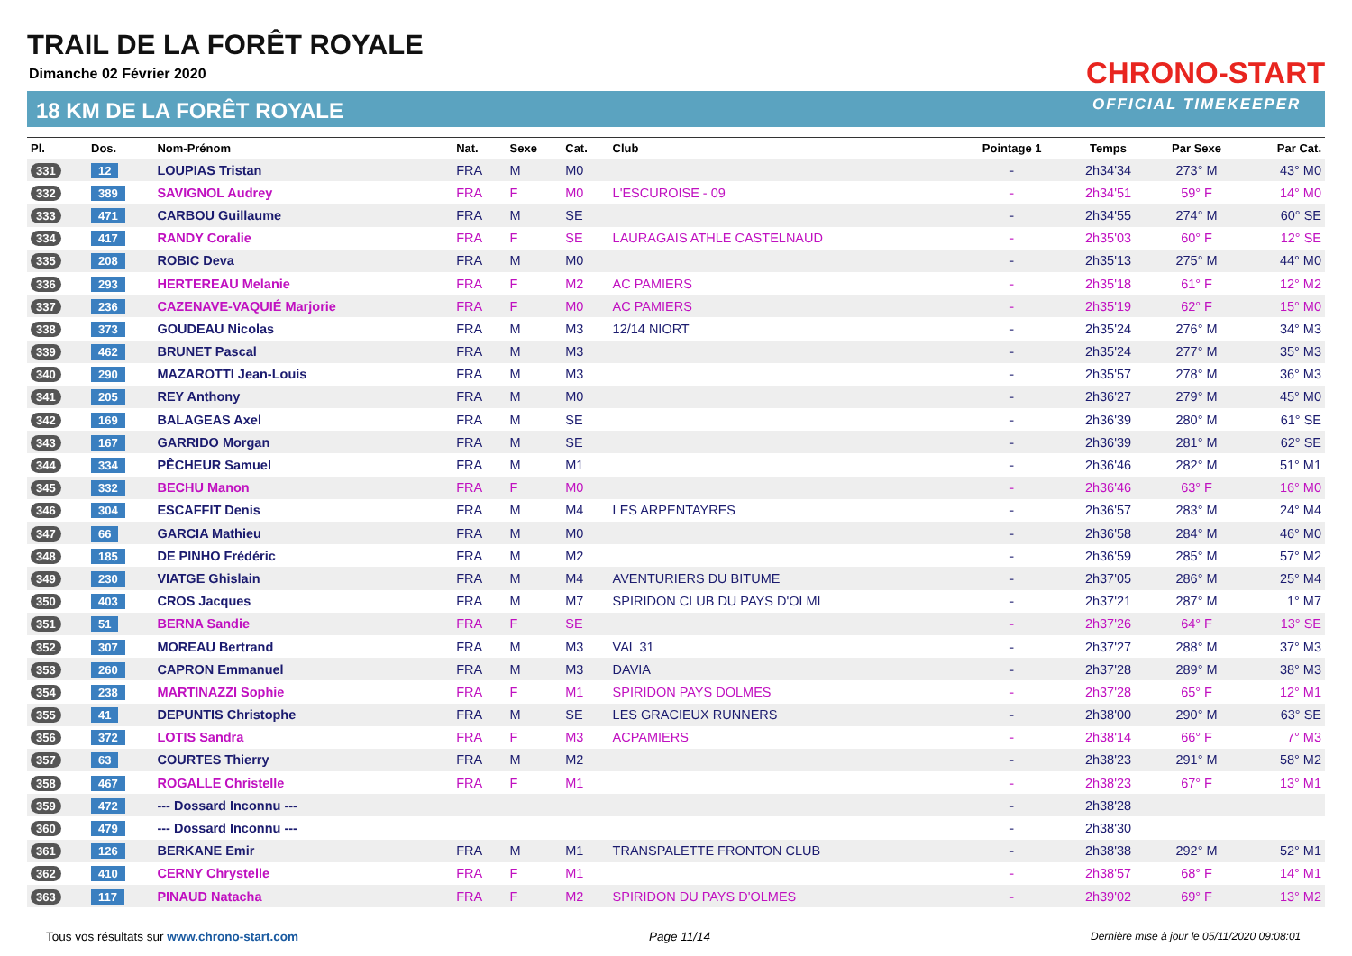TRAIL DE LA FORÊT ROYALE
Dimanche 02 Février 2020
18 KM DE LA FORÊT ROYALE
CHRONO-START
OFFICIAL TIMEKEEPER
| Pl. | Dos. | Nom-Prénom | Nat. | Sexe | Cat. | Club | Pointage 1 | Temps | Par Sexe | Par Cat. |
| --- | --- | --- | --- | --- | --- | --- | --- | --- | --- | --- |
| 331 | 12 | LOUPIAS Tristan | FRA | M | M0 | | - | 2h34'34 | 273° M | 43° M0 |
| 332 | 389 | SAVIGNOL Audrey | FRA | F | M0 | L'ESCUROISE - 09 | - | 2h34'51 | 59° F | 14° M0 |
| 333 | 471 | CARBOU Guillaume | FRA | M | SE | | - | 2h34'55 | 274° M | 60° SE |
| 334 | 417 | RANDY Coralie | FRA | F | SE | LAURAGAIS ATHLE CASTELNAUD | - | 2h35'03 | 60° F | 12° SE |
| 335 | 208 | ROBIC Deva | FRA | M | M0 | | - | 2h35'13 | 275° M | 44° M0 |
| 336 | 293 | HERTEREAU Melanie | FRA | F | M2 | AC PAMIERS | - | 2h35'18 | 61° F | 12° M2 |
| 337 | 236 | CAZENAVE-VAQUIÉ Marjorie | FRA | F | M0 | AC PAMIERS | - | 2h35'19 | 62° F | 15° M0 |
| 338 | 373 | GOUDEAU Nicolas | FRA | M | M3 | 12/14 NIORT | - | 2h35'24 | 276° M | 34° M3 |
| 339 | 462 | BRUNET Pascal | FRA | M | M3 | | - | 2h35'24 | 277° M | 35° M3 |
| 340 | 290 | MAZAROTTI Jean-Louis | FRA | M | M3 | | - | 2h35'57 | 278° M | 36° M3 |
| 341 | 205 | REY Anthony | FRA | M | M0 | | - | 2h36'27 | 279° M | 45° M0 |
| 342 | 169 | BALAGEAS Axel | FRA | M | SE | | - | 2h36'39 | 280° M | 61° SE |
| 343 | 167 | GARRIDO Morgan | FRA | M | SE | | - | 2h36'39 | 281° M | 62° SE |
| 344 | 334 | PÊCHEUR Samuel | FRA | M | M1 | | - | 2h36'46 | 282° M | 51° M1 |
| 345 | 332 | BECHU Manon | FRA | F | M0 | | - | 2h36'46 | 63° F | 16° M0 |
| 346 | 304 | ESCAFFIT Denis | FRA | M | M4 | LES ARPENTAYRES | - | 2h36'57 | 283° M | 24° M4 |
| 347 | 66 | GARCIA Mathieu | FRA | M | M0 | | - | 2h36'58 | 284° M | 46° M0 |
| 348 | 185 | DE PINHO Frédéric | FRA | M | M2 | | - | 2h36'59 | 285° M | 57° M2 |
| 349 | 230 | VIATGE Ghislain | FRA | M | M4 | AVENTURIERS DU BITUME | - | 2h37'05 | 286° M | 25° M4 |
| 350 | 403 | CROS Jacques | FRA | M | M7 | SPIRIDON CLUB DU PAYS D'OLMI | - | 2h37'21 | 287° M | 1° M7 |
| 351 | 51 | BERNA Sandie | FRA | F | SE | | - | 2h37'26 | 64° F | 13° SE |
| 352 | 307 | MOREAU Bertrand | FRA | M | M3 | VAL 31 | - | 2h37'27 | 288° M | 37° M3 |
| 353 | 260 | CAPRON Emmanuel | FRA | M | M3 | DAVIA | - | 2h37'28 | 289° M | 38° M3 |
| 354 | 238 | MARTINAZZI Sophie | FRA | F | M1 | SPIRIDON PAYS DOLMES | - | 2h37'28 | 65° F | 12° M1 |
| 355 | 41 | DEPUNTIS Christophe | FRA | M | SE | LES GRACIEUX RUNNERS | - | 2h38'00 | 290° M | 63° SE |
| 356 | 372 | LOTIS Sandra | FRA | F | M3 | ACPAMIERS | - | 2h38'14 | 66° F | 7° M3 |
| 357 | 63 | COURTES Thierry | FRA | M | M2 | | - | 2h38'23 | 291° M | 58° M2 |
| 358 | 467 | ROGALLE Christelle | FRA | F | M1 | | - | 2h38'23 | 67° F | 13° M1 |
| 359 | 472 | --- Dossard Inconnu --- | | | | | - | 2h38'28 | | |
| 360 | 479 | --- Dossard Inconnu --- | | | | | - | 2h38'30 | | |
| 361 | 126 | BERKANE Emir | FRA | M | M1 | TRANSPALETTE FRONTON CLUB | - | 2h38'38 | 292° M | 52° M1 |
| 362 | 410 | CERNY Chrystelle | FRA | F | M1 | | - | 2h38'57 | 68° F | 14° M1 |
| 363 | 117 | PINAUD Natacha | FRA | F | M2 | SPIRIDON DU PAYS D'OLMES | - | 2h39'02 | 69° F | 13° M2 |
Tous vos résultats sur www.chrono-start.com
Page 11/14
Dernière mise à jour le 05/11/2020 09:08:01